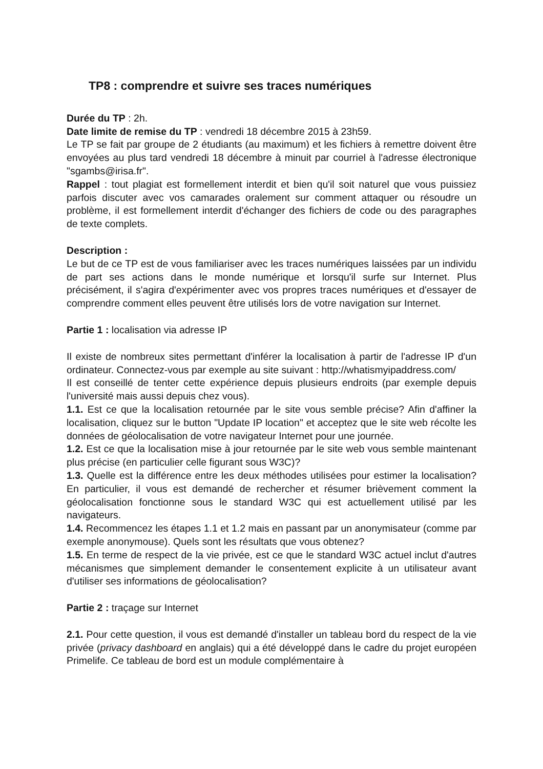TP8 : comprendre et suivre ses traces numériques
Durée du TP : 2h.
Date limite de remise du TP : vendredi 18 décembre 2015 à 23h59.
Le TP se fait par groupe de 2 étudiants (au maximum) et les fichiers à remettre doivent être envoyées au plus tard vendredi 18 décembre à minuit par courriel à l'adresse électronique "sgambs@irisa.fr".
Rappel : tout plagiat est formellement interdit et bien qu'il soit naturel que vous puissiez parfois discuter avec vos camarades oralement sur comment attaquer ou résoudre un problème, il est formellement interdit d'échanger des fichiers de code ou des paragraphes de texte complets.
Description :
Le but de ce TP est de vous familiariser avec les traces numériques laissées par un individu de part ses actions dans le monde numérique et lorsqu'il surfe sur Internet. Plus précisément, il s'agira d'expérimenter avec vos propres traces numériques et d'essayer de comprendre comment elles peuvent être utilisés lors de votre navigation sur Internet.
Partie 1 : localisation via adresse IP
Il existe de nombreux sites permettant d'inférer la localisation à partir de l'adresse IP d'un ordinateur. Connectez-vous par exemple au site suivant : http://whatismyipaddress.com/
Il est conseillé de tenter cette expérience depuis plusieurs endroits (par exemple depuis l'université mais aussi depuis chez vous).
1.1. Est ce que la localisation retournée par le site vous semble précise? Afin d'affiner la localisation, cliquez sur le button "Update IP location" et acceptez que le site web récolte les données de géolocalisation de votre navigateur Internet pour une journée.
1.2. Est ce que la localisation mise à jour retournée par le site web vous semble maintenant plus précise (en particulier celle figurant sous W3C)?
1.3. Quelle est la différence entre les deux méthodes utilisées pour estimer la localisation? En particulier, il vous est demandé de rechercher et résumer brièvement comment la géolocalisation fonctionne sous le standard W3C qui est actuellement utilisé par les navigateurs.
1.4. Recommencez les étapes 1.1 et 1.2 mais en passant par un anonymisateur (comme par exemple anonymouse). Quels sont les résultats que vous obtenez?
1.5. En terme de respect de la vie privée, est ce que le standard W3C actuel inclut d'autres mécanismes que simplement demander le consentement explicite à un utilisateur avant d'utiliser ses informations de géolocalisation?
Partie 2 : traçage sur Internet
2.1. Pour cette question, il vous est demandé d'installer un tableau bord du respect de la vie privée (privacy dashboard en anglais) qui a été développé dans le cadre du projet européen Primelife. Ce tableau de bord est un module complémentaire à